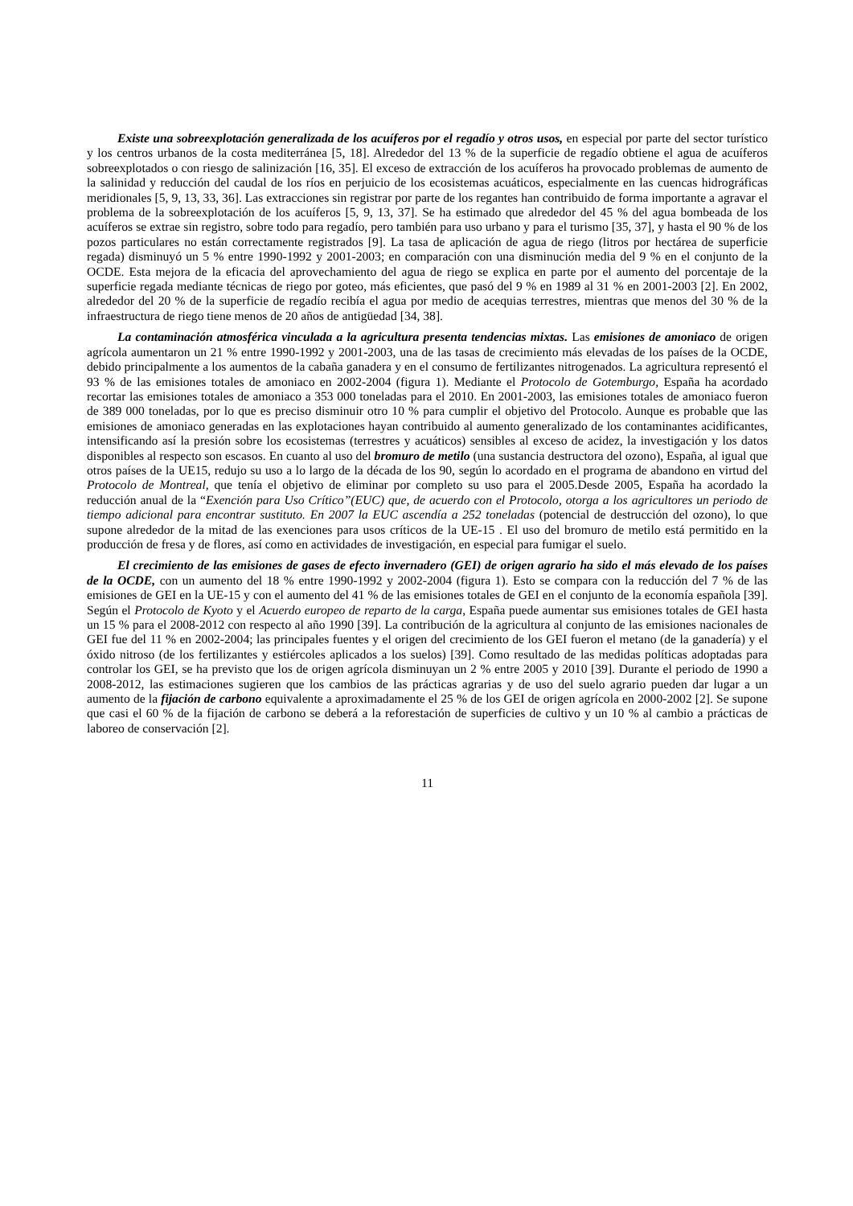Existe una sobreexplotación generalizada de los acuíferos por el regadío y otros usos, en especial por parte del sector turístico y los centros urbanos de la costa mediterránea [5, 18]. Alrededor del 13 % de la superficie de regadío obtiene el agua de acuíferos sobreexplotados o con riesgo de salinización [16, 35]. El exceso de extracción de los acuíferos ha provocado problemas de aumento de la salinidad y reducción del caudal de los ríos en perjuicio de los ecosistemas acuáticos, especialmente en las cuencas hidrográficas meridionales [5, 9, 13, 33, 36]. Las extracciones sin registrar por parte de los regantes han contribuido de forma importante a agravar el problema de la sobreexplotación de los acuíferos [5, 9, 13, 37]. Se ha estimado que alrededor del 45 % del agua bombeada de los acuíferos se extrae sin registro, sobre todo para regadío, pero también para uso urbano y para el turismo [35, 37], y hasta el 90 % de los pozos particulares no están correctamente registrados [9]. La tasa de aplicación de agua de riego (litros por hectárea de superficie regada) disminuyó un 5 % entre 1990-1992 y 2001-2003; en comparación con una disminución media del 9 % en el conjunto de la OCDE. Esta mejora de la eficacia del aprovechamiento del agua de riego se explica en parte por el aumento del porcentaje de la superficie regada mediante técnicas de riego por goteo, más eficientes, que pasó del 9 % en 1989 al 31 % en 2001-2003 [2]. En 2002, alrededor del 20 % de la superficie de regadío recibía el agua por medio de acequias terrestres, mientras que menos del 30 % de la infraestructura de riego tiene menos de 20 años de antigüedad [34, 38].
La contaminación atmosférica vinculada a la agricultura presenta tendencias mixtas. Las emisiones de amoniaco de origen agrícola aumentaron un 21 % entre 1990-1992 y 2001-2003, una de las tasas de crecimiento más elevadas de los países de la OCDE, debido principalmente a los aumentos de la cabaña ganadera y en el consumo de fertilizantes nitrogenados. La agricultura representó el 93 % de las emisiones totales de amoniaco en 2002-2004 (figura 1). Mediante el Protocolo de Gotemburgo, España ha acordado recortar las emisiones totales de amoniaco a 353 000 toneladas para el 2010. En 2001-2003, las emisiones totales de amoniaco fueron de 389 000 toneladas, por lo que es preciso disminuir otro 10 % para cumplir el objetivo del Protocolo. Aunque es probable que las emisiones de amoniaco generadas en las explotaciones hayan contribuido al aumento generalizado de los contaminantes acidificantes, intensificando así la presión sobre los ecosistemas (terrestres y acuáticos) sensibles al exceso de acidez, la investigación y los datos disponibles al respecto son escasos. En cuanto al uso del bromuro de metilo (una sustancia destructora del ozono), España, al igual que otros países de la UE15, redujo su uso a lo largo de la década de los 90, según lo acordado en el programa de abandono en virtud del Protocolo de Montreal, que tenía el objetivo de eliminar por completo su uso para el 2005.Desde 2005, España ha acordado la reducción anual de la “Exención para Uso Crítico”(EUC) que, de acuerdo con el Protocolo, otorga a los agricultores un periodo de tiempo adicional para encontrar sustituto. En 2007 la EUC ascendía a 252 toneladas (potencial de destrucción del ozono), lo que supone alrededor de la mitad de las exenciones para usos críticos de la UE-15 . El uso del bromuro de metilo está permitido en la producción de fresa y de flores, así como en actividades de investigación, en especial para fumigar el suelo.
El crecimiento de las emisiones de gases de efecto invernadero (GEI) de origen agrario ha sido el más elevado de los países de la OCDE, con un aumento del 18 % entre 1990-1992 y 2002-2004 (figura 1). Esto se compara con la reducción del 7 % de las emisiones de GEI en la UE-15 y con el aumento del 41 % de las emisiones totales de GEI en el conjunto de la economía española [39]. Según el Protocolo de Kyoto y el Acuerdo europeo de reparto de la carga, España puede aumentar sus emisiones totales de GEI hasta un 15 % para el 2008-2012 con respecto al año 1990 [39]. La contribución de la agricultura al conjunto de las emisiones nacionales de GEI fue del 11 % en 2002-2004; las principales fuentes y el origen del crecimiento de los GEI fueron el metano (de la ganadería) y el óxido nitroso (de los fertilizantes y estiércoles aplicados a los suelos) [39]. Como resultado de las medidas políticas adoptadas para controlar los GEI, se ha previsto que los de origen agrícola disminuyan un 2 % entre 2005 y 2010 [39]. Durante el periodo de 1990 a 2008-2012, las estimaciones sugieren que los cambios de las prácticas agrarias y de uso del suelo agrario pueden dar lugar a un aumento de la fijación de carbono equivalente a aproximadamente el 25 % de los GEI de origen agrícola en 2000-2002 [2]. Se supone que casi el 60 % de la fijación de carbono se deberá a la reforestación de superficies de cultivo y un 10 % al cambio a prácticas de laboreo de conservación [2].
11